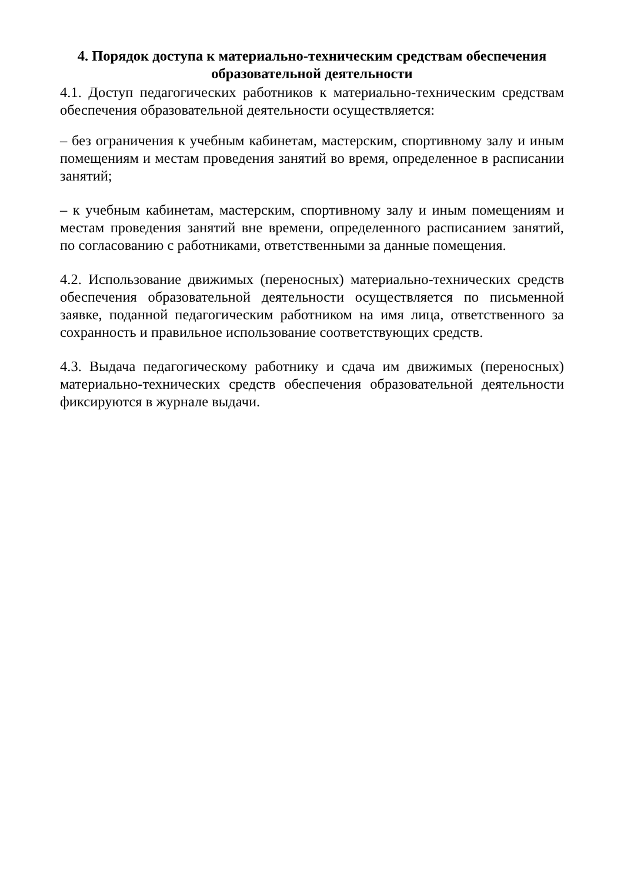4. Порядок доступа к материально-техническим средствам обеспечения образовательной деятельности
4.1. Доступ педагогических работников к материально-техническим средствам обеспечения образовательной деятельности осуществляется:
– без ограничения к учебным кабинетам, мастерским, спортивному залу и иным помещениям и местам проведения занятий во время, определенное в расписании занятий;
– к учебным кабинетам, мастерским, спортивному залу и иным помещениям и местам проведения занятий вне времени, определенного расписанием занятий, по согласованию с работниками, ответственными за данные помещения.
4.2. Использование движимых (переносных) материально-технических средств обеспечения образовательной деятельности осуществляется по письменной заявке, поданной педагогическим работником на имя лица, ответственного за сохранность и правильное использование соответствующих средств.
4.3. Выдача педагогическому работнику и сдача им движимых (переносных) материально-технических средств обеспечения образовательной деятельности фиксируются в журнале выдачи.